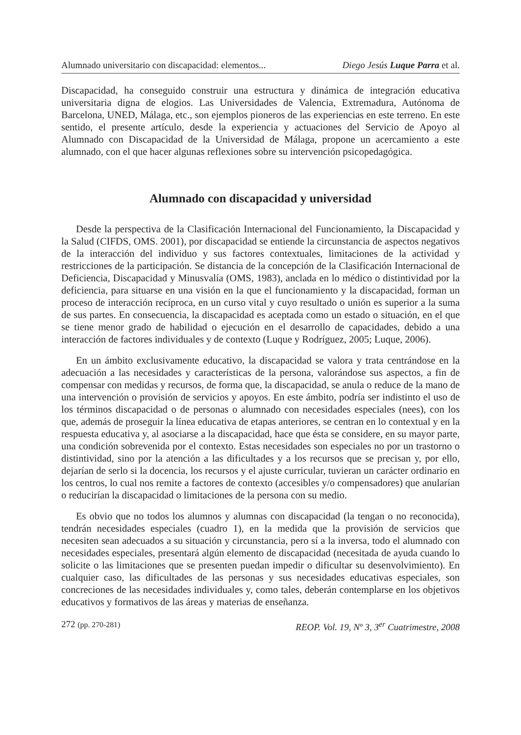Alumnado universitario con discapacidad: elementos... Diego Jesús Luque Parra et al.
Discapacidad, ha conseguido construir una estructura y dinámica de integración educativa universitaria digna de elogios. Las Universidades de Valencia, Extremadura, Autónoma de Barcelona, UNED, Málaga, etc., son ejemplos pioneros de las experiencias en este terreno. En este sentido, el presente artículo, desde la experiencia y actuaciones del Servicio de Apoyo al Alumnado con Discapacidad de la Universidad de Málaga, propone un acercamiento a este alumnado, con el que hacer algunas reflexiones sobre su intervención psicopedagógica.
Alumnado con discapacidad y universidad
Desde la perspectiva de la Clasificación Internacional del Funcionamiento, la Discapacidad y la Salud (CIFDS, OMS. 2001), por discapacidad se entiende la circunstancia de aspectos negativos de la interacción del individuo y sus factores contextuales, limitaciones de la actividad y restricciones de la participación. Se distancia de la concepción de la Clasificación Internacional de Deficiencia, Discapacidad y Minusvalía (OMS, 1983), anclada en lo médico o distintividad por la deficiencia, para situarse en una visión en la que el funcionamiento y la discapacidad, forman un proceso de interacción recíproca, en un curso vital y cuyo resultado o unión es superior a la suma de sus partes. En consecuencia, la discapacidad es aceptada como un estado o situación, en el que se tiene menor grado de habilidad o ejecución en el desarrollo de capacidades, debido a una interacción de factores individuales y de contexto (Luque y Rodríguez, 2005; Luque, 2006).
En un ámbito exclusivamente educativo, la discapacidad se valora y trata centrándose en la adecuación a las necesidades y características de la persona, valorándose sus aspectos, a fin de compensar con medidas y recursos, de forma que, la discapacidad, se anula o reduce de la mano de una intervención o provisión de servicios y apoyos. En este ámbito, podría ser indistinto el uso de los términos discapacidad o de personas o alumnado con necesidades especiales (nees), con los que, además de proseguir la línea educativa de etapas anteriores, se centran en lo contextual y en la respuesta educativa y, al asociarse a la discapacidad, hace que ésta se considere, en su mayor parte, una condición sobrevenida por el contexto. Estas necesidades son especiales no por un trastorno o distintividad, sino por la atención a las dificultades y a los recursos que se precisan y, por ello, dejarían de serlo si la docencia, los recursos y el ajuste curricular, tuvieran un carácter ordinario en los centros, lo cual nos remite a factores de contexto (accesibles y/o compensadores) que anularían o reducirían la discapacidad o limitaciones de la persona con su medio.
Es obvio que no todos los alumnos y alumnas con discapacidad (la tengan o no reconocida), tendrán necesidades especiales (cuadro 1), en la medida que la provisión de servicios que necesiten sean adecuados a su situación y circunstancia, pero sí a la inversa, todo el alumnado con necesidades especiales, presentará algún elemento de discapacidad (necesitada de ayuda cuando lo solicite o las limitaciones que se presenten puedan impedir o dificultar su desenvolvimiento). En cualquier caso, las dificultades de las personas y sus necesidades educativas especiales, son concreciones de las necesidades individuales y, como tales, deberán contemplarse en los objetivos educativos y formativos de las áreas y materias de enseñanza.
272 (pp. 270-281) REOP. Vol. 19, Nº 3, 3<sup>er</sup> Cuatrimestre, 2008